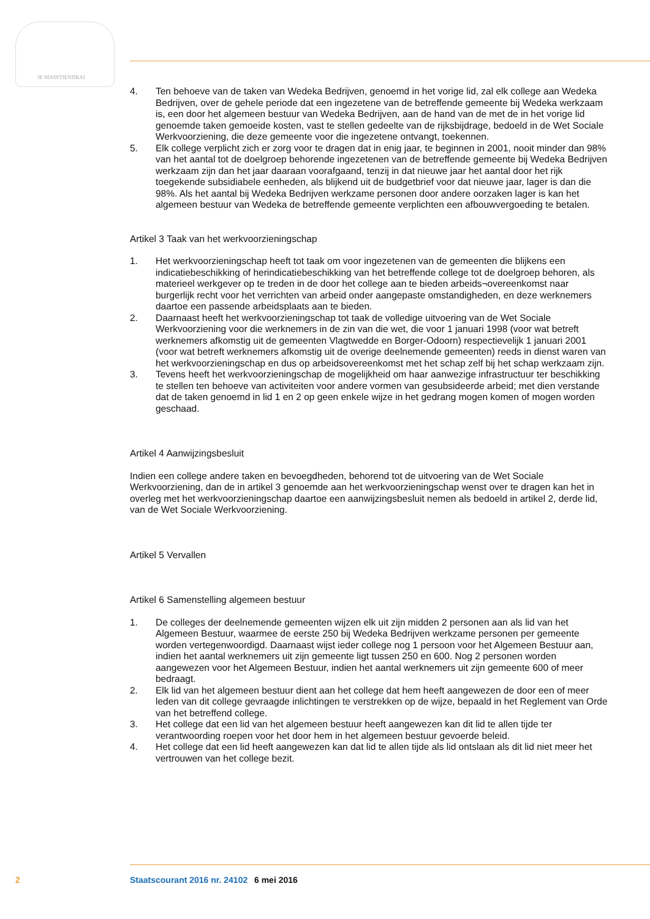JE MAINTIENDRAI
4. Ten behoeve van de taken van Wedeka Bedrijven, genoemd in het vorige lid, zal elk college aan Wedeka Bedrijven, over de gehele periode dat een ingezetene van de betreffende gemeente bij Wedeka werkzaam is, een door het algemeen bestuur van Wedeka Bedrijven, aan de hand van de met de in het vorige lid genoemde taken gemoeide kosten, vast te stellen gedeelte van de rijksbijdrage, bedoeld in de Wet Sociale Werkvoorziening, die deze gemeente voor die ingezetene ontvangt, toekennen.
5. Elk college verplicht zich er zorg voor te dragen dat in enig jaar, te beginnen in 2001, nooit minder dan 98% van het aantal tot de doelgroep behorende ingezetenen van de betreffende gemeente bij Wedeka Bedrijven werkzaam zijn dan het jaar daaraan voorafgaand, tenzij in dat nieuwe jaar het aantal door het rijk toegekende subsidiabele eenheden, als blijkend uit de budgetbrief voor dat nieuwe jaar, lager is dan die 98%. Als het aantal bij Wedeka Bedrijven werkzame personen door andere oorzaken lager is kan het algemeen bestuur van Wedeka de betreffende gemeente verplichten een afbouwvergoeding te betalen.
Artikel 3 Taak van het werkvoorzieningschap
1. Het werkvoorzieningschap heeft tot taak om voor ingezetenen van de gemeenten die blijkens een indicatiebeschikking of herindicatiebeschikking van het betreffende college tot de doelgroep behoren, als materieel werkgever op te treden in de door het college aan te bieden arbeids¬overeenkomst naar burgerlijk recht voor het verrichten van arbeid onder aangepaste omstandigheden, en deze werknemers daartoe een passende arbeidsplaats aan te bieden.
2. Daarnaast heeft het werkvoorzieningschap tot taak de volledige uitvoering van de Wet Sociale Werkvoorziening voor die werknemers in de zin van die wet, die voor 1 januari 1998 (voor wat betreft werknemers afkomstig uit de gemeenten Vlagtwedde en Borger-Odoorn) respectievelijk 1 januari 2001 (voor wat betreft werknemers afkomstig uit de overige deelnemende gemeenten) reeds in dienst waren van het werkvoorzieningschap en dus op arbeidsovereenkomst met het schap zelf bij het schap werkzaam zijn.
3. Tevens heeft het werkvoorzieningschap de mogelijkheid om haar aanwezige infrastructuur ter beschikking te stellen ten behoeve van activiteiten voor andere vormen van gesubsideerde arbeid; met dien verstande dat de taken genoemd in lid 1 en 2 op geen enkele wijze in het gedrang mogen komen of mogen worden geschaad.
Artikel 4 Aanwijzingsbesluit
Indien een college andere taken en bevoegdheden, behorend tot de uitvoering van de Wet Sociale Werkvoorziening, dan de in artikel 3 genoemde aan het werkvoorzieningschap wenst over te dragen kan het in overleg met het werkvoorzieningschap daartoe een aanwijzingsbesluit nemen als bedoeld in artikel 2, derde lid, van de Wet Sociale Werkvoorziening.
Artikel 5 Vervallen
Artikel 6 Samenstelling algemeen bestuur
1. De colleges der deelnemende gemeenten wijzen elk uit zijn midden 2 personen aan als lid van het Algemeen Bestuur, waarmee de eerste 250 bij Wedeka Bedrijven werkzame personen per gemeente worden vertegenwoordigd. Daarnaast wijst ieder college nog 1 persoon voor het Algemeen Bestuur aan, indien het aantal werknemers uit zijn gemeente ligt tussen 250 en 600. Nog 2 personen worden aangewezen voor het Algemeen Bestuur, indien het aantal werknemers uit zijn gemeente 600 of meer bedraagt.
2. Elk lid van het algemeen bestuur dient aan het college dat hem heeft aangewezen de door een of meer leden van dit college gevraagde inlichtingen te verstrekken op de wijze, bepaald in het Reglement van Orde van het betreffend college.
3. Het college dat een lid van het algemeen bestuur heeft aangewezen kan dit lid te allen tijde ter verantwoording roepen voor het door hem in het algemeen bestuur gevoerde beleid.
4. Het college dat een lid heeft aangewezen kan dat lid te allen tijde als lid ontslaan als dit lid niet meer het vertrouwen van het college bezit.
2 Staatscourant 2016 nr. 24102 6 mei 2016